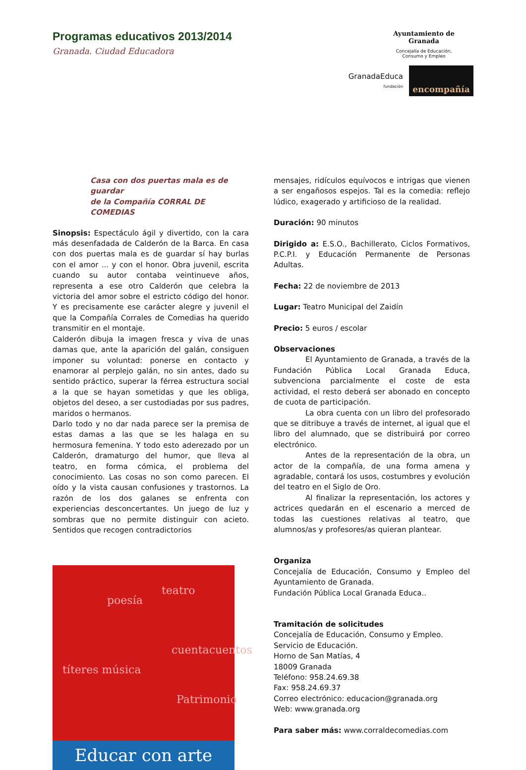Programas educativos 2013/2014
Granada. Ciudad Educadora
Ayuntamiento de
Granada
Concejalía de Educación,
Consumo y Empleo
GranadaEduca
fundación
encompañía
Casa con dos puertas mala es de guardar
de la Compañía CORRAL DE COMEDIAS
Sinopsis: Espectáculo ágil y divertido, con la cara más desenfadada de Calderón de la Barca. En casa con dos puertas mala es de guardar sí hay burlas con el amor ... y con el honor. Obra juvenil, escrita cuando su autor contaba veintinueve años, representa a ese otro Calderón que celebra la victoria del amor sobre el estricto código del honor. Y es precisamente ese carácter alegre y juvenil el que la Compañía Corrales de Comedias ha querido transmitir en el montaje.
Calderón dibuja la imagen fresca y viva de unas damas que, ante la aparición del galán, consiguen imponer su voluntad: ponerse en contacto y enamorar al perplejo galán, no sin antes, dado su sentido práctico, superar la férrea estructura social a la que se hayan sometidas y que les obliga, objetos del deseo, a ser custodiadas por sus padres, maridos o hermanos.
Darlo todo y no dar nada parece ser la premisa de estas damas a las que se les halaga en su hermosura femenina. Y todo esto aderezado por un Calderón, dramaturgo del humor, que lleva al teatro, en forma cómica, el problema del conocimiento. Las cosas no son como parecen. El oído y la vista causan confusiones y trastornos. La razón de los dos galanes se enfrenta con experiencias desconcertantes. Un juego de luz y sombras que no permite distinguir con acieto. Sentidos que recogen contradictorios
títeres música
poesía
teatro
cuentacuentos
Patrimonio
Educar con arte
mensajes, ridículos equívocos e intrigas que vienen a ser engañosos espejos. Tal es la comedia: reflejo lúdico, exagerado y artificioso de la realidad.
Duración: 90 minutos
Dirigido a: E.S.O., Bachillerato, Ciclos Formativos, P.C.P.I. y Educación Permanente de Personas Adultas.
Fecha: 22 de noviembre de 2013
Lugar: Teatro Municipal del Zaidín
Precio: 5 euros / escolar
Observaciones
El Ayuntamiento de Granada, a través de la Fundación Pública Local Granada Educa, subvenciona parcialmente el coste de esta actividad, el resto deberá ser abonado en concepto de cuota de participación.
La obra cuenta con un libro del profesorado que se ditribuye a través de internet, al igual que el libro del alumnado, que se distribuirá por correo electrónico.
Antes de la representación de la obra, un actor de la compañía, de una forma amena y agradable, contará los usos, costumbres y evolución del teatro en el Siglo de Oro.
Al finalizar la representación, los actores y actrices quedarán en el escenario a merced de todas las cuestiones relativas al teatro, que alumnos/as y profesores/as quieran plantear.
Organiza
Concejalía de Educación, Consumo y Empleo del Ayuntamiento de Granada.
Fundación Pública Local Granada Educa..
Tramitación de solicitudes
Concejalía de Educación, Consumo y Empleo.
Servicio de Educación.
Horno de San Matías, 4
18009 Granada
Teléfono: 958.24.69.38
Fax: 958.24.69.37
Correo electrónico: educacion@granada.org
Web: www.granada.org
Para saber más: www.corraldecomedias.com